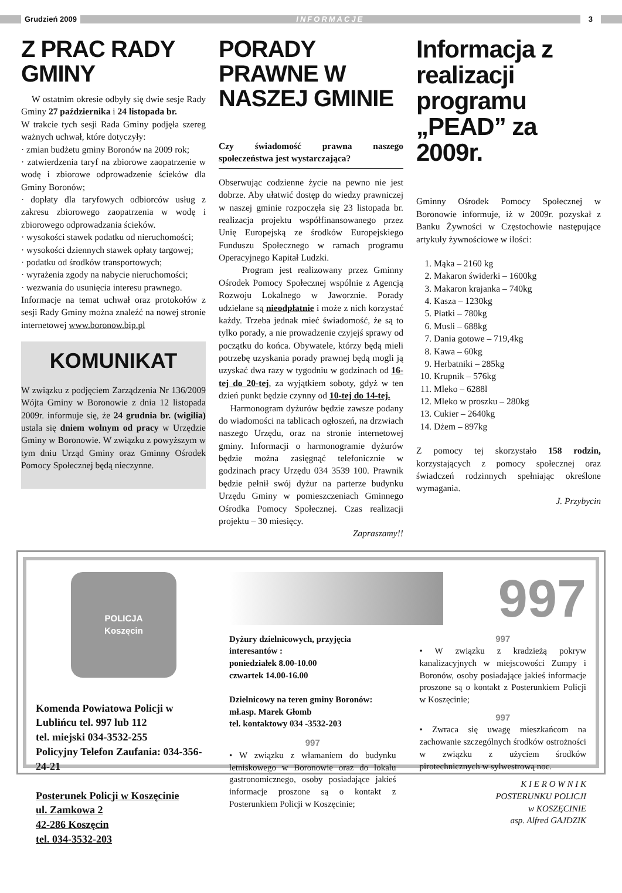Grudzień 2009
INFORMACJE
3
Z PRAC RADY GMINY
W ostatnim okresie odbyły się dwie sesje Rady Gminy 27 października i 24 listopada br.
W trakcie tych sesji Rada Gminy podjęła szereg ważnych uchwał, które dotyczyły:
· zmian budżetu gminy Boronów na 2009 rok;
· zatwierdzenia taryf na zbiorowe zaopatrzenie w wodę i zbiorowe odprowadzenie ścieków dla Gminy Boronów;
· dopłaty dla taryfowych odbiorców usług z zakresu zbiorowego zaopatrzenia w wodę i zbiorowego odprowadzania ścieków.
· wysokości stawek podatku od nieruchomości;
· wysokości dziennych stawek opłaty targowej;
· podatku od środków transportowych;
· wyrażenia zgody na nabycie nieruchomości;
· wezwania do usunięcia interesu prawnego.
Informacje na temat uchwał oraz protokołów z sesji Rady Gminy można znaleźć na nowej stronie internetowej www.boronow.bip.pl
KOMUNIKAT
W związku z podjęciem Zarządzenia Nr 136/2009 Wójta Gminy w Boronowie z dnia 12 listopada 2009r. informuje się, że 24 grudnia br. (wigilia) ustala się dniem wolnym od pracy w Urzędzie Gminy w Boronowie. W związku z powyższym w tym dniu Urząd Gminy oraz Gminny Ośrodek Pomocy Społecznej będą nieczynne.
PORADY PRAWNE W NASZEJ GMINIE
Czy świadomość prawna naszego społeczeństwa jest wystarczająca?
Obserwując codzienne życie na pewno nie jest dobrze. Aby ułatwić dostęp do wiedzy prawniczej w naszej gminie rozpoczęła się 23 listopada br. realizacja projektu współfinansowanego przez Unię Europejską ze środków Europejskiego Funduszu Społecznego w ramach programu Operacyjnego Kapitał Ludzki.
Program jest realizowany przez Gminny Ośrodek Pomocy Społecznej wspólnie z Agencją Rozwoju Lokalnego w Jaworznie. Porady udzielane są nieodpłatnie i może z nich korzystać każdy. Trzeba jednak mieć świadomość, że są to tylko porady, a nie prowadzenie czyjejś sprawy od początku do końca. Obywatele, którzy będą mieli potrzebę uzyskania porady prawnej będą mogli ją uzyskać dwa razy w tygodniu w godzinach od 16-tej do 20-tej, za wyjątkiem soboty, gdyż w ten dzień punkt będzie czynny od 10-tej do 14-tej.
Harmonogram dyżurów będzie zawsze podany do wiadomości na tablicach ogłoszeń, na drzwiach naszego Urzędu, oraz na stronie internetowej gminy. Informacji o harmonogramie dyżurów będzie można zasięgnąć telefonicznie w godzinach pracy Urzędu 034 3539 100. Prawnik będzie pełnił swój dyżur na parterze budynku Urzędu Gminy w pomieszczeniach Gminnego Ośrodka Pomocy Społecznej. Czas realizacji projektu – 30 miesięcy.
Zapraszamy!!
Informacja z realizacji programu „PEAD” za 2009r.
Gminny Ośrodek Pomocy Społecznej w Boronowie informuje, iż w 2009r. pozyskał z Banku Żywności w Częstochowie następujące artykuły żywnościowe w ilości:
1. Mąka – 2160 kg
2. Makaron świderki – 1600kg
3. Makaron krajanka – 740kg
4. Kasza – 1230kg
5. Płatki – 780kg
6. Musli – 688kg
7. Dania gotowe – 719,4kg
8. Kawa – 60kg
9. Herbatniki – 285kg
10. Krupnik – 576kg
11. Mleko – 6288l
12. Mleko w proszku – 280kg
13. Cukier – 2640kg
14. Dżem – 897kg
Z pomocy tej skorzystało 158 rodzin, korzystających z pomocy społecznej oraz świadczeń rodzinnych spełniając określone wymagania.
J. Przybycin
POLICJA
Koszęcin
Komenda Powiatowa Policji w Lublińcu tel. 997 lub 112
tel. miejski 034-3532-255
Policyjny Telefon Zaufania: 034-356-24-21
Posterunek Policji w Koszęcinie
ul. Zamkowa 2
42-286 Koszęcin
tel. 034-3532-203
997
Dyżury dzielnicowych, przyjęcia interesantów :
poniedziałek 8.00-10.00
czwartek 14.00-16.00
Dzielnicowy na teren gminy Boronów:
mł.asp. Marek Głomb
tel. kontaktowy 034 -3532-203
997
• W związku z włamaniem do budynku letniskowego w Boronowie oraz do lokalu gastronomicznego, osoby posiadające jakieś informacje proszone są o kontakt z Posterunkiem Policji w Koszęcinie;
997
• W związku z kradzieżą pokryw kanalizacyjnych w miejscowości Zumpy i Boronów, osoby posiadające jakieś informacje proszone są o kontakt z Posterunkiem Policji w Koszęcinie;
997
• Zwraca się uwagę mieszkańcom na zachowanie szczególnych środków ostrożności w związku z użyciem środków pirotechnicznych w sylwestrową noc.
K I E R O W N I K
POSTERUNKU POLICJI
w KOSZĘCINIE
asp. Alfred GAJDZIK